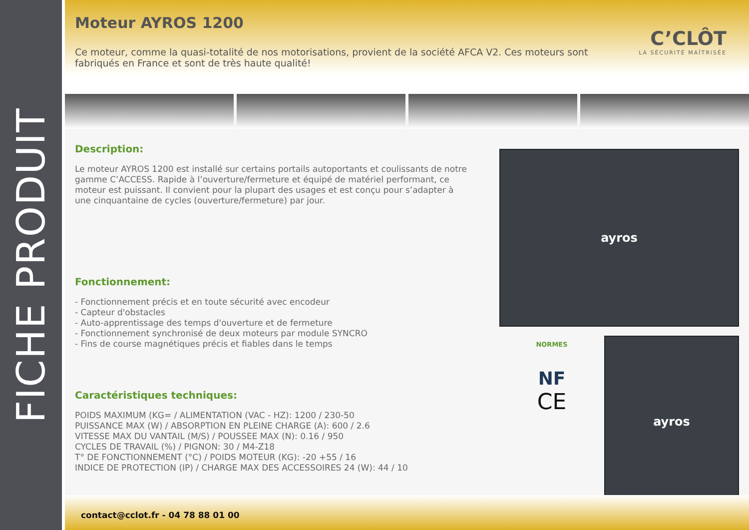FICHE PRODUIT
Moteur AYROS 1200
C’CLÔT
LA SÉCURITÉ MAÎTRISÉE
Ce moteur, comme la quasi-totalité de nos motorisations, provient de la société AFCA V2. Ces moteurs sont fabriqués en France et sont de très haute qualité!
Description:
Le moteur AYROS 1200 est installé sur certains portails autoportants et coulissants de notre gamme C’ACCESS. Rapide à l’ouverture/fermeture et équipé de matériel performant, ce moteur est puissant. Il convient pour la plupart des usages et est conçu pour s’adapter à une cinquantaine de cycles (ouverture/fermeture) par jour.
Fonctionnement:
- Fonctionnement précis et en toute sécurité avec encodeur
- Capteur d'obstacles
- Auto-apprentissage des temps d'ouverture et de fermeture
- Fonctionnement synchronisé de deux moteurs par module SYNCRO
- Fins de course magnétiques précis et fiables dans le temps
Caractéristiques techniques:
POIDS MAXIMUM (KG= / ALIMENTATION (VAC - HZ): 1200 / 230-50
PUISSANCE MAX (W) / ABSORPTION EN PLEINE CHARGE (A): 600 / 2.6
VITESSE MAX DU VANTAIL (M/S) / POUSSEE MAX (N): 0.16 / 950
CYCLES DE TRAVAIL (%) / PIGNON: 30 / M4-Z18
T° DE FONCTIONNEMENT (°C) / POIDS MOTEUR (KG): -20 +55 / 16
INDICE DE PROTECTION (IP) / CHARGE MAX DES ACCESSOIRES 24 (W): 44 / 10
ayros
NORMES
NF
CE
ayros
contact@cclot.fr - 04 78 88 01 00